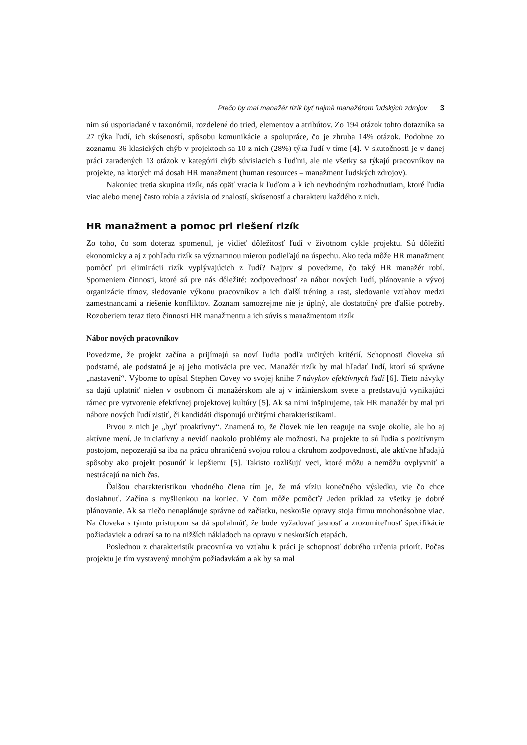Prečo by mal manažér rizík byť najmä manažérom ľudských zdrojov 3
nim sú usporiadané v taxonómii, rozdelené do tried, elementov a atribútov. Zo 194 otázok tohto dotazníka sa 27 týka ľudí, ich skúseností, spôsobu komunikácie a spolupráce, čo je zhruba 14% otázok. Podobne zo zoznamu 36 klasických chýb v projektoch sa 10 z nich (28%) týka ľudí v tíme [4]. V skutočnosti je v danej práci zaradených 13 otázok v kategórii chýb súvisiacich s ľuďmi, ale nie všetky sa týkajú pracovníkov na projekte, na ktorých má dosah HR manažment (human resources – manažment ľudských zdrojov).
Nakoniec tretia skupina rizík, nás opäť vracia k ľuďom a k ich nevhodným rozhodnutiam, ktoré ľudia viac alebo menej často robia a závisia od znalostí, skúseností a charakteru každého z nich.
HR manažment a pomoc pri riešení rizík
Zo toho, čo som doteraz spomenul, je vidieť dôležitosť ľudí v životnom cykle projektu. Sú dôležití ekonomicky a aj z pohľadu rizík sa významnou mierou podieľajú na úspechu. Ako teda môže HR manažment pomôcť pri eliminácii rizík vyplývajúcich z ľudí? Najprv si povedzme, čo taký HR manažér robí. Spomeniem činnosti, ktoré sú pre nás dôležité: zodpovednosť za nábor nových ľudí, plánovanie a vývoj organizácie tímov, sledovanie výkonu pracovníkov a ich ďalší tréning a rast, sledovanie vzťahov medzi zamestnancami a riešenie konfliktov. Zoznam samozrejme nie je úplný, ale dostatočný pre ďalšie potreby. Rozoberiem teraz tieto činnosti HR manažmentu a ich súvis s manažmentom rizík
Nábor nových pracovníkov
Povedzme, že projekt začína a prijímajú sa noví ľudia podľa určitých kritérií. Schopnosti človeka sú podstatné, ale podstatná je aj jeho motivácia pre vec. Manažér rizík by mal hľadať ľudí, ktorí sú správne „nastavení“. Výborne to opísal Stephen Covey vo svojej knihe 7 návykov efektívnych ľudí [6]. Tieto návyky sa dajú uplatniť nielen v osobnom či manažérskom ale aj v inžinierskom svete a predstavujú vynikajúci rámec pre vytvorenie efektívnej projektovej kultúry [5]. Ak sa nimi inšpirujeme, tak HR manažér by mal pri nábore nových ľudí zistiť, či kandidáti disponujú určitými charakteristikami.
Prvou z nich je „byť proaktívny“. Znamená to, že človek nie len reaguje na svoje okolie, ale ho aj aktívne mení. Je iniciatívny a nevidí naokolo problémy ale možnosti. Na projekte to sú ľudia s pozitívnym postojom, nepozerajú sa iba na prácu ohraničenú svojou rolou a okruhom zodpovednosti, ale aktívne hľadajú spôsoby ako projekt posunúť k lepšiemu [5]. Takisto rozlišujú veci, ktoré môžu a nemôžu ovplyvniť a nestrácajú na nich čas.
Ďalšou charakteristikou vhodného člena tím je, že má víziu konečného výsledku, vie čo chce dosiahnuť. Začína s myšlienkou na koniec. V čom môže pomôcť? Jeden príklad za všetky je dobré plánovanie. Ak sa niečo nenaplánuje správne od začiatku, neskoršie opravy stoja firmu mnohonásobne viac. Na človeka s týmto prístupom sa dá spoľahnúť, že bude vyžadovať jasnosť a zrozumiteľnosť špecifikácie požiadaviek a odrazí sa to na nižších nákladoch na opravu v neskorších etapách.
Poslednou z charakteristík pracovníka vo vzťahu k práci je schopnosť dobrého určenia priorít. Počas projektu je tím vystavený mnohým požiadavkám a ak by sa mal